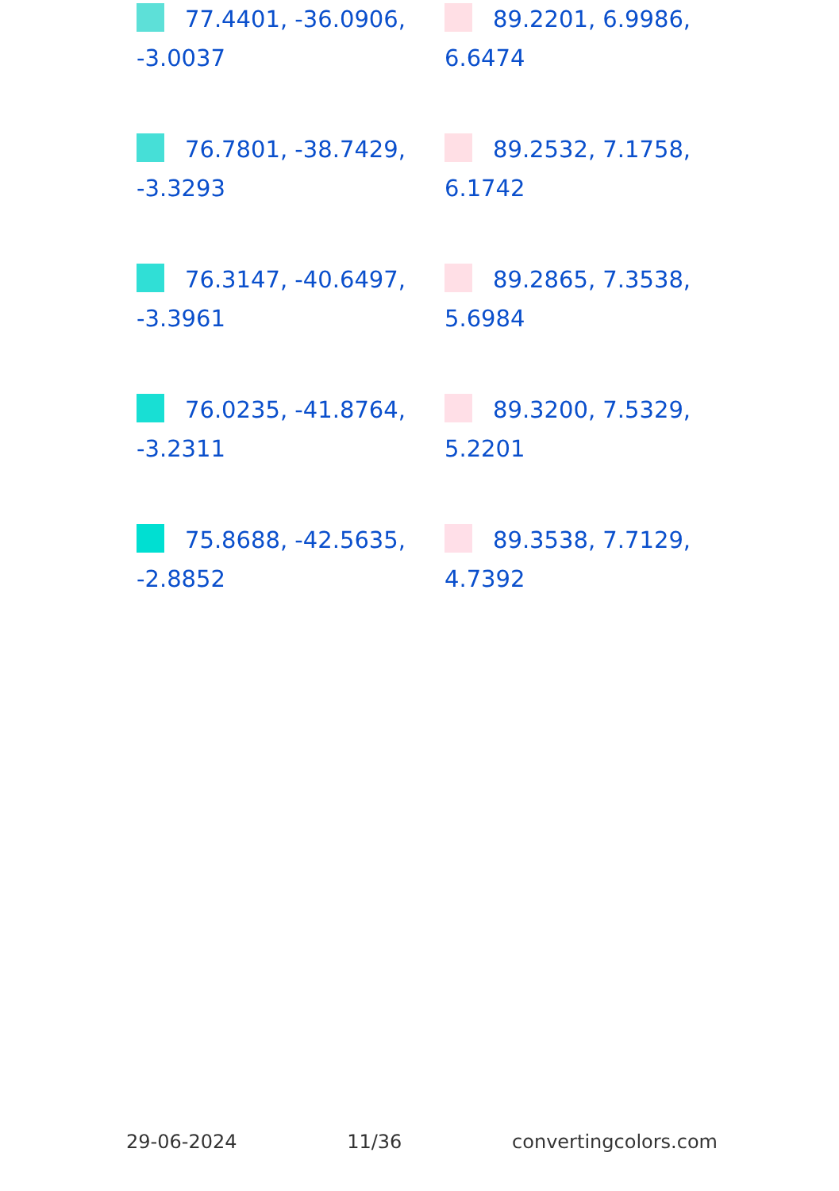77.4401, -36.0906, -3.0037
89.2201, 6.9986, 6.6474
76.7801, -38.7429, -3.3293
89.2532, 7.1758, 6.1742
76.3147, -40.6497, -3.3961
89.2865, 7.3538, 5.6984
76.0235, -41.8764, -3.2311
89.3200, 7.5329, 5.2201
75.8688, -42.5635, -2.8852
89.3538, 7.7129, 4.7392
29-06-2024 11/36 convertingcolors.com